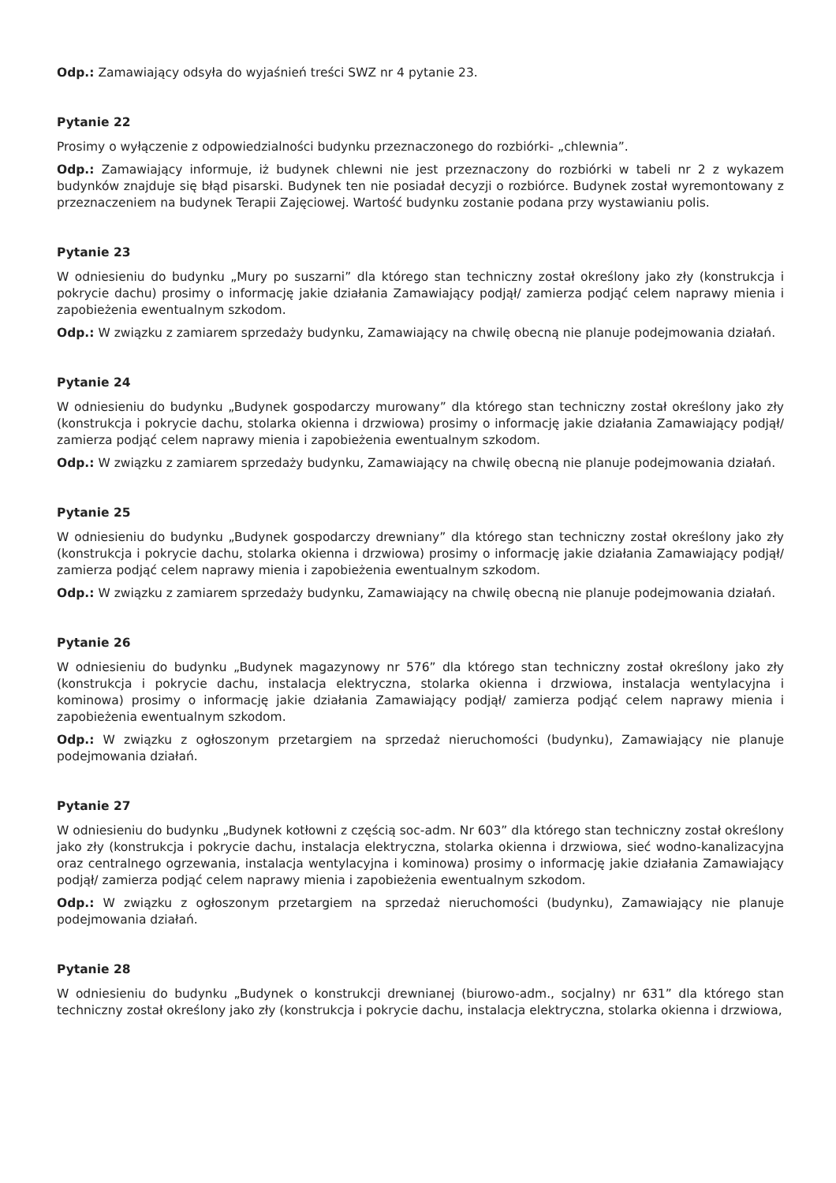Odp.: Zamawiający odsyła do wyjaśnień treści SWZ nr 4 pytanie 23.
Pytanie 22
Prosimy o wyłączenie z odpowiedzialności budynku przeznaczonego do rozbiórki- „chlewnia”.
Odp.: Zamawiający informuje, iż budynek chlewni nie jest przeznaczony do rozbiórki w tabeli nr 2 z wykazem budynków znajduje się błąd pisarski. Budynek ten nie posiadał decyzji o rozbiórce. Budynek został wyremontowany z przeznaczeniem na budynek Terapii Zajęciowej. Wartość budynku zostanie podana przy wystawianiu polis.
Pytanie 23
W odniesieniu do budynku „Mury po suszarni” dla którego stan techniczny został określony jako zły (konstrukcja i pokrycie dachu) prosimy o informację jakie działania Zamawiający podjął/ zamierza podjąć celem naprawy mienia i zapobieżenia ewentualnym szkodom.
Odp.: W związku z zamiarem sprzedaży budynku, Zamawiający na chwilę obecną nie planuje podejmowania działań.
Pytanie 24
W odniesieniu do budynku „Budynek gospodarczy murowany” dla którego stan techniczny został określony jako zły (konstrukcja i pokrycie dachu, stolarka okienna i drzwiowa) prosimy o informację jakie działania Zamawiający podjął/ zamierza podjąć celem naprawy mienia i zapobieżenia ewentualnym szkodom.
Odp.: W związku z zamiarem sprzedaży budynku, Zamawiający na chwilę obecną nie planuje podejmowania działań.
Pytanie 25
W odniesieniu do budynku „Budynek gospodarczy drewniany” dla którego stan techniczny został określony jako zły (konstrukcja i pokrycie dachu, stolarka okienna i drzwiowa) prosimy o informację jakie działania Zamawiający podjął/ zamierza podjąć celem naprawy mienia i zapobieżenia ewentualnym szkodom.
Odp.: W związku z zamiarem sprzedaży budynku, Zamawiający na chwilę obecną nie planuje podejmowania działań.
Pytanie 26
W odniesieniu do budynku „Budynek magazynowy nr 576” dla którego stan techniczny został określony jako zły (konstrukcja i pokrycie dachu, instalacja elektryczna, stolarka okienna i drzwiowa, instalacja wentylacyjna i kominowa) prosimy o informację jakie działania Zamawiający podjął/ zamierza podjąć celem naprawy mienia i zapobieżenia ewentualnym szkodom.
Odp.: W związku z ogłoszonym przetargiem na sprzedaż nieruchomości (budynku), Zamawiający nie planuje podejmowania działań.
Pytanie 27
W odniesieniu do budynku „Budynek kotłowni z częścią soc-adm. Nr 603” dla którego stan techniczny został określony jako zły (konstrukcja i pokrycie dachu, instalacja elektryczna, stolarka okienna i drzwiowa, sieć wodno-kanalizacyjna oraz centralnego ogrzewania, instalacja wentylacyjna i kominowa) prosimy o informację jakie działania Zamawiający podjął/ zamierza podjąć celem naprawy mienia i zapobieżenia ewentualnym szkodom.
Odp.: W związku z ogłoszonym przetargiem na sprzedaż nieruchomości (budynku), Zamawiający nie planuje podejmowania działań.
Pytanie 28
W odniesieniu do budynku „Budynek o konstrukcji drewnianej (biurowo-adm., socjalny) nr 631” dla którego stan techniczny został określony jako zły (konstrukcja i pokrycie dachu, instalacja elektryczna, stolarka okienna i drzwiowa,